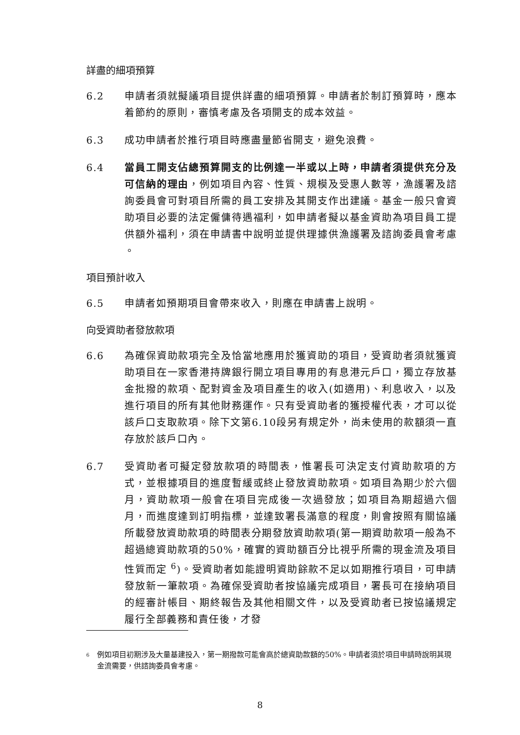詳盡的細項預算
6.2 申請者須就擬議項目提供詳盡的細項預算。申請者於制訂預算時，應本着節約的原則，審慎考慮及各項開支的成本效益。
6.3 成功申請者於推行項目時應盡量節省開支，避免浪費。
6.4 當員工開支佔總預算開支的比例達一半或以上時，申請者須提供充分及可信納的理由，例如項目內容、性質、規模及受惠人數等，漁護署及諮詢委員會可對項目所需的員工安排及其開支作出建議。基金一般只會資助項目必要的法定僱傭待遇福利，如申請者擬以基金資助為項目員工提供額外福利，須在申請書中說明並提供理據供漁護署及諮詢委員會考慮 。
項目預計收入
6.5 申請者如預期項目會帶來收入，則應在申請書上說明。
向受資助者發放款項
6.6 為確保資助款項完全及恰當地應用於獲資助的項目，受資助者須就獲資助項目在一家香港持牌銀行開立項目專用的有息港元戶口，獨立存放基金批撥的款項、配對資金及項目產生的收入(如適用)、利息收入，以及進行項目的所有其他財務運作。只有受資助者的獲授權代表，才可以從該戶口支取款項。除下文第6.10段另有規定外，尚未使用的款額須一直存放於該戶口內。
6.7 受資助者可擬定發放款項的時間表，惟署長可決定支付資助款項的方式，並根據項目的進度暫緩或終止發放資助款項。如項目為期少於六個月，資助款項一般會在項目完成後一次過發放；如項目為期超過六個月，而進度達到訂明指標，並達致署長滿意的程度，則會按照有關協議所載發放資助款項的時間表分期發放資助款項(第一期資助款項一般為不超過總資助款項的50%，確實的資助額百分比視乎所需的現金流及項目性質而定 <sup>6</sup>)。受資助者如能證明資助餘款不足以如期推行項目，可申請發放新一筆款項。為確保受資助者按協議完成項目，署長可在接納項目的經審計帳目、期終報告及其他相關文件，以及受資助者已按協議規定履行全部義務和責任後，才發
<sup>6</sup>
例如項目初期涉及大量基建投入，第一期撥款可能會高於總資助款額的50%。申請者須於項目申請時說明其現金流需要，供諮詢委員會考慮。
8